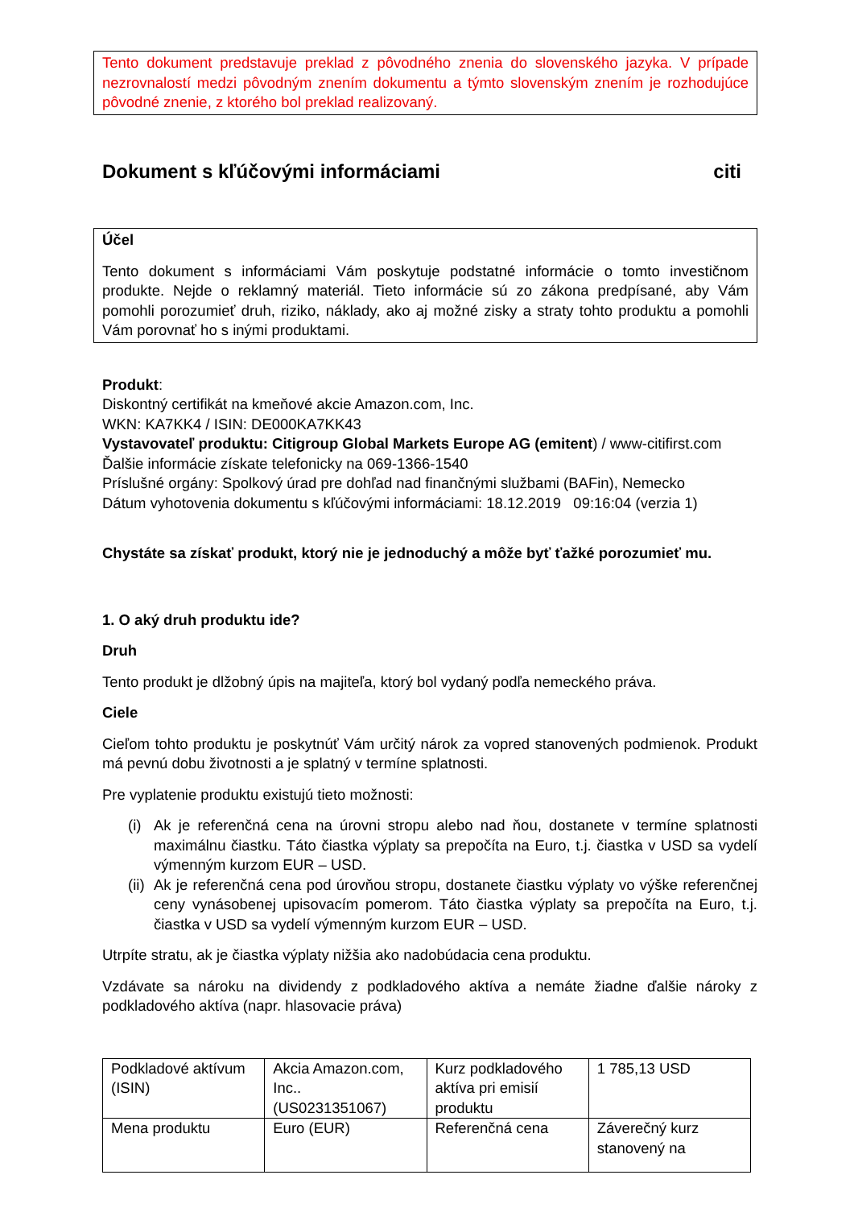Tento dokument predstavuje preklad z pôvodného znenia do slovenského jazyka. V prípade nezrovnalostí medzi pôvodným znením dokumentu a týmto slovenským znením je rozhodujúce pôvodné znenie, z ktorého bol preklad realizovaný.
Dokument s kľúčovými informáciami citi
Účel
Tento dokument s informáciami Vám poskytuje podstatné informácie o tomto investičnom produkte. Nejde o reklamný materiál. Tieto informácie sú zo zákona predpísané, aby Vám pomohli porozumieť druh, riziko, náklady, ako aj možné zisky a straty tohto produktu a pomohli Vám porovnať ho s inými produktami.
Produkt:
Diskontný certifikát na kmeňové akcie Amazon.com, Inc.
WKN: KA7KK4 / ISIN: DE000KA7KK43
Vystavovateľ produktu: Citigroup Global Markets Europe AG (emitent) / www-citifirst.com
Ďalšie informácie získate telefonicky na 069-1366-1540
Príslušné orgány: Spolkový úrad pre dohľad nad finančnými službami (BAFin), Nemecko
Dátum vyhotovenia dokumentu s kľúčovými informáciami: 18.12.2019 09:16:04 (verzia 1)
Chystáte sa získať produkt, ktorý nie je jednoduchý a môže byť ťažké porozumieť mu.
1. O aký druh produktu ide?
Druh
Tento produkt je dlžobný úpis na majiteľa, ktorý bol vydaný podľa nemeckého práva.
Ciele
Cieľom tohto produktu je poskytnúť Vám určitý nárok za vopred stanovených podmienok. Produkt má pevnú dobu životnosti a je splatný v termíne splatnosti.
Pre vyplatenie produktu existujú tieto možnosti:
(i) Ak je referenčná cena na úrovni stropu alebo nad ňou, dostanete v termíne splatnosti maximálnu čiastku. Táto čiastka výplaty sa prepočíta na Euro, t.j. čiastka v USD sa vydelí výmenným kurzom EUR – USD.
(ii) Ak je referenčná cena pod úrovňou stropu, dostanete čiastku výplaty vo výške referenčnej ceny vynásobenej upisovacím pomerom. Táto čiastka výplaty sa prepočíta na Euro, t.j. čiastka v USD sa vydelí výmenným kurzom EUR – USD.
Utrpíte stratu, ak je čiastka výplaty nižšia ako nadobúdacia cena produktu.
Vzdávate sa nároku na dividendy z podkladového aktíva a nemáte žiadne ďalšie nároky z podkladového aktíva (napr. hlasovacie práva)
| Podkladové aktívum (ISIN) | Akcia Amazon.com, Inc.. (US0231351067) | Kurz podkladového aktíva pri emisií produktu | 1 785,13 USD |
| Mena produktu | Euro (EUR) | Referenčná cena | Záverečný kurz stanovený na |